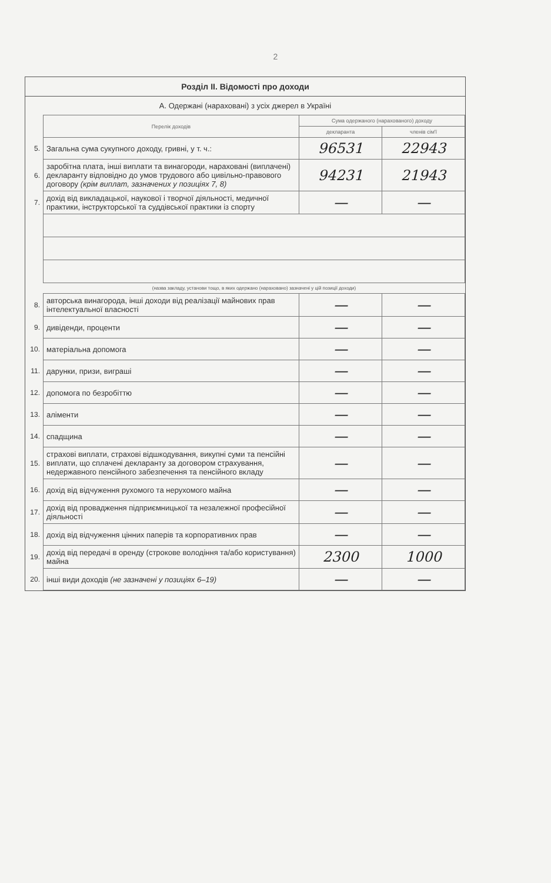2
Розділ II. Відомості про доходи
А. Одержані (нараховані) з усіх джерел в Україні
| | Перелік доходів | Сума одержаного (нарахованого) доходу | |
| | | декларанта | членів сім'ї |
| 5. | Загальна сума сукупного доходу, гривні, у т. ч.: | 96531 | 22943 |
| 6. | заробітна плата, інші виплати та винагороди, нараховані (виплачені) декларанту відповідно до умов трудового або цивільно-правового договору (крім виплат, зазначених у позиціях 7, 8) | 94231 | 21943 |
| 7. | дохід від викладацької, наукової і творчої діяльності, медичної практики, інструкторської та суддівської практики із спорту | — | — |
| | (назва закладу, установи тощо, в яких одержано (нараховано) зазначені у цій позиції доходи) | | |
| 8. | авторська винагорода, інші доходи від реалізації майнових прав інтелектуальної власності | — | — |
| 9. | дивіденди, проценти | — | — |
| 10. | матеріальна допомога | — | — |
| 11. | дарунки, призи, виграші | — | — |
| 12. | допомога по безробіттю | — | — |
| 13. | аліменти | — | — |
| 14. | спадщина | — | — |
| 15. | страхові виплати, страхові відшкодування, викупні суми та пенсійні виплати, що сплачені декларанту за договором страхування, недержавного пенсійного забезпечення та пенсійного вкладу | — | — |
| 16. | дохід від відчуження рухомого та нерухомого майна | — | — |
| 17. | дохід від провадження підприємницької та незалежної професійної діяльності | — | — |
| 18. | дохід від відчуження цінних паперів та корпоративних прав | — | — |
| 19. | дохід від передачі в оренду (строкове володіння та/або користування) майна | 2300 | 1000 |
| 20. | інші види доходів (не зазначені у позиціях 6–19) | — | — |